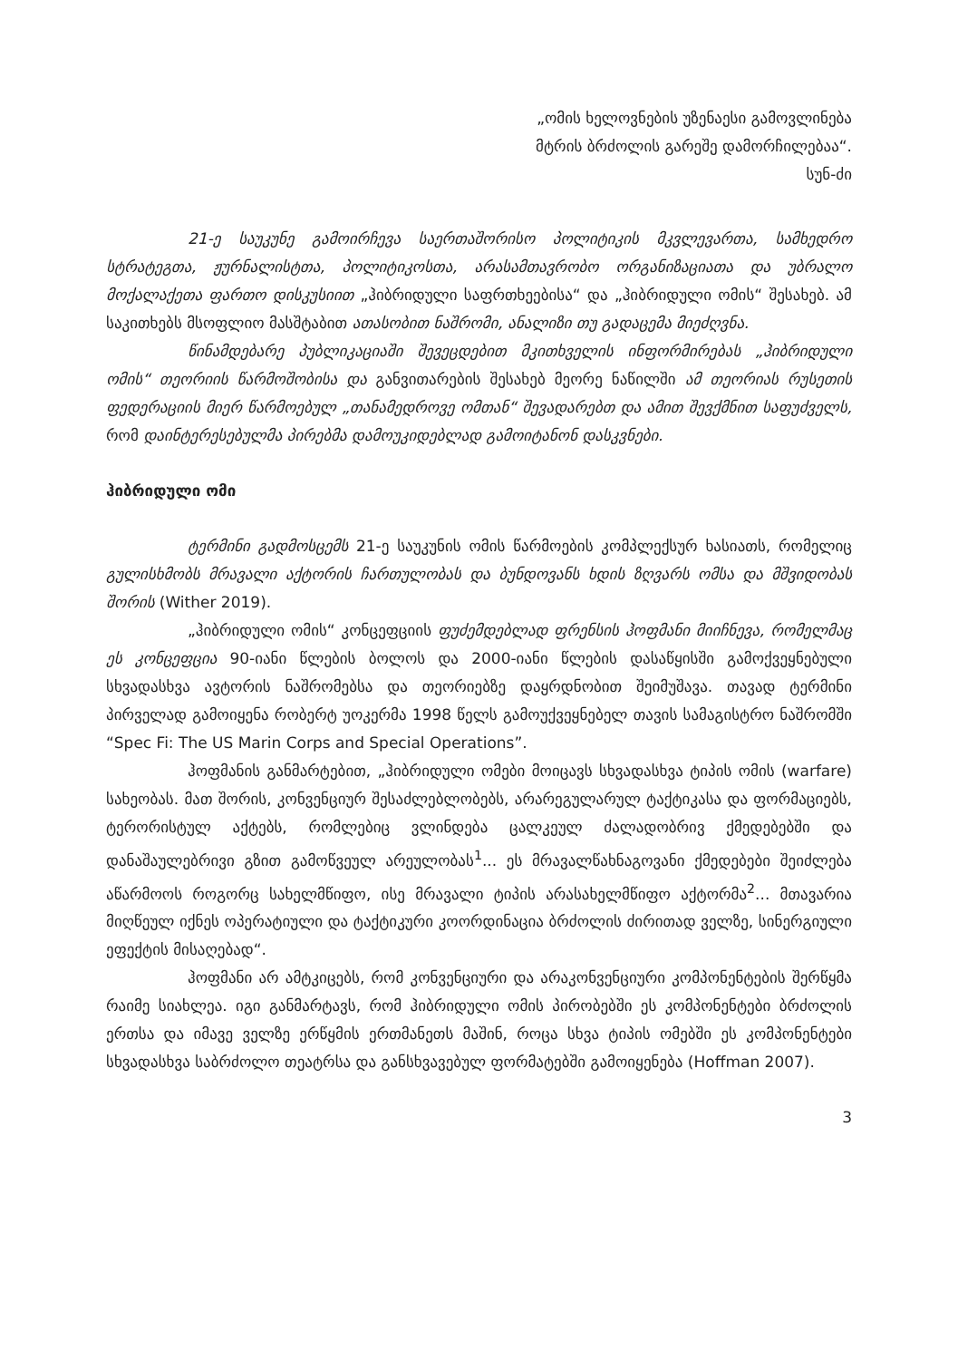„ომის ხელოვნების უზენაესი გამოვლინება
მტრის ბრძოლის გარეშე დამორჩილებაა“.
სუნ-ძი
21-ე საუკუნე გამოირჩევა საერთაშორისო პოლიტიკის მკვლევართა, სამხედრო სტრატეგთა, ჟურნალისტთა, პოლიტიკოსთა, არასამთავრობო ორგანიზაციათა და უბრალო მოქალაქეთა ფართო დისკუსიით „ჰიბრიდული საფრთხეებისა“ და „ჰიბრიდული ომის“ შესახებ. ამ საკითხებს მსოფლიო მასშტაბით ათასობით ნაშრომი, ანალიზი თუ გადაცემა მიეძღვნა.
წინამდებარე პუბლიკაციაში შევეცდებით მკითხველის ინფორმირებას „ჰიბრიდული ომის“ თეორიის წარმოშობისა და განვითარების შესახებ მეორე ნაწილში ამ თეორიას რუსეთის ფედერაციის მიერ წარმოებულ „თანამედროვე ომთან“ შევადარებთ და ამით შევქმნით საფუძველს, რომ დაინტერესებულმა პირებმა დამოუკიდებლად გამოიტანონ დასკვნები.
ჰიბრიდული ომი
ტერმინი გადმოსცემს 21-ე საუკუნის ომის წარმოების კომპლექსურ ხასიათს, რომელიც გულისხმობს მრავალი აქტორის ჩართულობას და ბუნდოვანს ხდის ზღვარს ომსა და მშვიდობას შორის (Wither 2019).
„ჰიბრიდული ომის“ კონცეფციის ფუძემდებლად ფრენსის ჰოფმანი მიიჩნევა, რომელმაც ეს კონცეფცია 90-იანი წლების ბოლოს და 2000-იანი წლების დასაწყისში გამოქვეყნებული სხვადასხვა ავტორის ნაშრომებსა და თეორიებზე დაყრდნობით შეიმუშავა. თავად ტერმინი პირველად გამოიყენა რობერტ უოკერმა 1998 წელს გამოუქვეყნებელ თავის სამაგისტრო ნაშრომში “Spec Fi: The US Marin Corps and Special Operations”.
ჰოფმანის განმარტებით, „ჰიბრიდული ომები მოიცავს სხვადასხვა ტიპის ომის (warfare) სახეობას. მათ შორის, კონვენციურ შესაძლებლობებს, არარეგულარულ ტაქტიკასა და ფორმაციებს, ტერორისტულ აქტებს, რომლებიც ვლინდება ცალკეულ ძალადობრივ ქმედებებში და დანაშაულებრივი გზით გამოწვეულ არეულობას<sup>1</sup>... ეს მრავალწახნაგოვანი ქმედებები შეიძლება აწარმოოს როგორც სახელმწიფო, ისე მრავალი ტიპის არასახელმწიფო აქტორმა<sup>2</sup>... მთავარია მიღწეულ იქნეს ოპერატიული და ტაქტიკური კოორდინაცია ბრძოლის ძირითად ველზე, სინერგიული ეფექტის მისაღებად“.
ჰოფმანი არ ამტკიცებს, რომ კონვენციური და არაკონვენციური კომპონენტების შერწყმა რაიმე სიახლეა. იგი განმარტავს, რომ ჰიბრიდული ომის პირობებში ეს კომპონენტები ბრძოლის ერთსა და იმავე ველზე ერწყმის ერთმანეთს მაშინ, როცა სხვა ტიპის ომებში ეს კომპონენტები სხვადასხვა საბრძოლო თეატრსა და განსხვავებულ ფორმატებში გამოიყენება (Hoffman 2007).
3